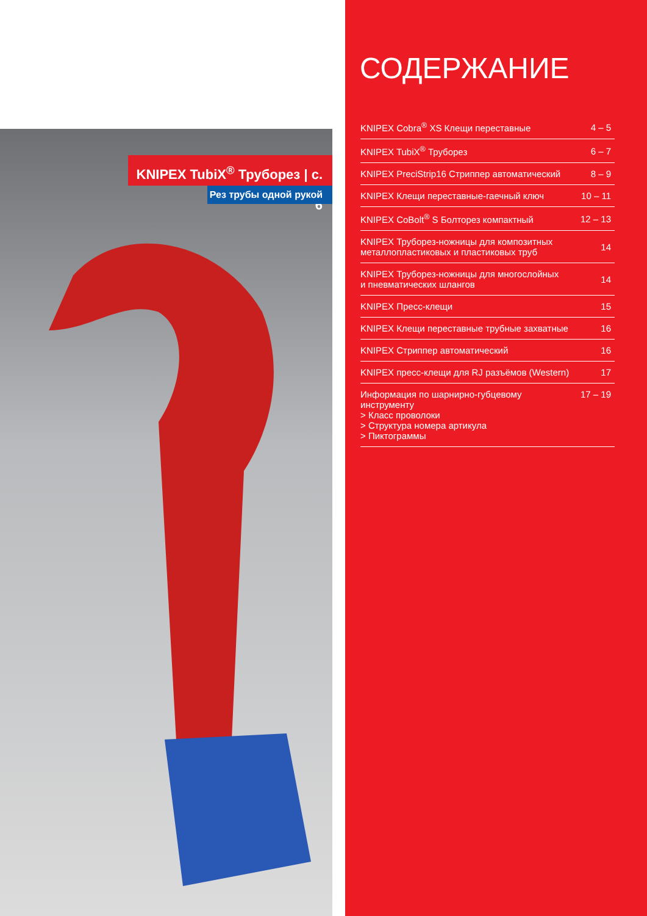KNIPEX TubiX<sup>®</sup> Труборез | с. 6
Рез трубы одной рукой
СОДЕРЖАНИЕ
| KNIPEX Cobra<sup>®</sup> XS Клещи переставные | 4 – 5 |
| KNIPEX TubiX<sup>®</sup> Труборез | 6 – 7 |
| KNIPEX PreciStrip16 Стриппер автоматический | 8 – 9 |
| KNIPEX Клещи переставные-гаечный ключ | 10 – 11 |
| KNIPEX CoBolt<sup>®</sup> S Болторез компактный | 12 – 13 |
| KNIPEX Труборез-ножницы для композитных металлопластиковых и пластиковых труб | 14 |
| KNIPEX Труборез-ножницы для многослойных и пневматических шлангов | 14 |
| KNIPEX Пресс-клещи | 15 |
| KNIPEX Клещи переставные трубные захватные | 16 |
| KNIPEX Стриппер автоматический | 16 |
| KNIPEX пресс-клещи для RJ разъёмов (Western) | 17 |
| Информация по шарнирно-губцевому инструменту > Класс проволоки > Структура номера артикула > Пиктограммы | 17 – 19 |